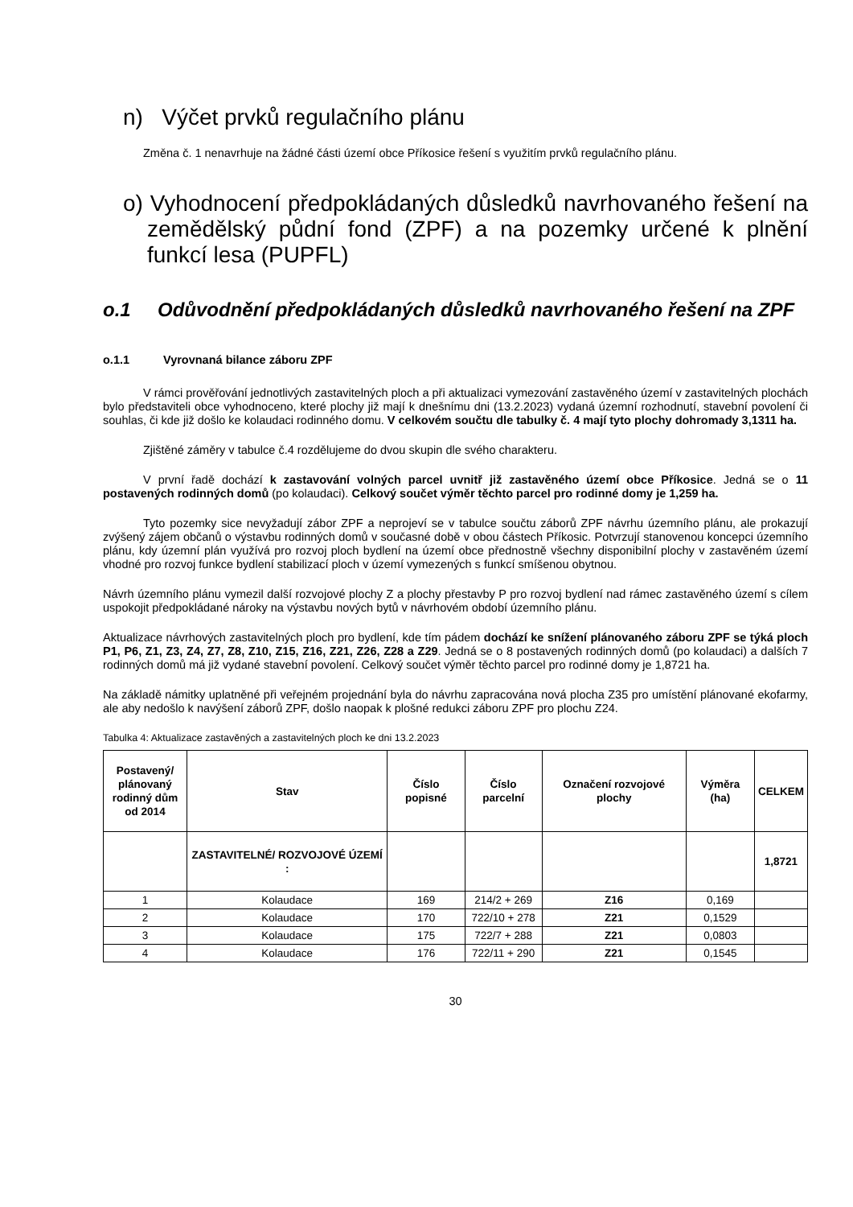n) Výčet prvků regulačního plánu
Změna č. 1 nenavrhuje na žádné části území obce Příkosice řešení s využitím prvků regulačního plánu.
o) Vyhodnocení předpokládaných důsledků navrhovaného řešení na zemědělský půdní fond (ZPF) a na pozemky určené k plnění funkcí lesa (PUPFL)
o.1 Odůvodnění předpokládaných důsledků navrhovaného řešení na ZPF
o.1.1 Vyrovnaná bilance záboru ZPF
V rámci prověřování jednotlivých zastavitelných ploch a při aktualizaci vymezování zastavěného území v zastavitelných plochách bylo představiteli obce vyhodnoceno, které plochy již mají k dnešnímu dni (13.2.2023) vydaná územní rozhodnutí, stavební povolení či souhlas, či kde již došlo ke kolaudaci rodinného domu. V celkovém součtu dle tabulky č. 4 mají tyto plochy dohromady 3,1311 ha.
Zjištěné záměry v tabulce č.4 rozdělujeme do dvou skupin dle svého charakteru.
V první řadě dochází k zastavování volných parcel uvnitř již zastavěného území obce Příkosice. Jedná se o 11 postavených rodinných domů (po kolaudaci). Celkový součet výměr těchto parcel pro rodinné domy je 1,259 ha.
Tyto pozemky sice nevyžadují zábor ZPF a neprojeví se v tabulce součtu záborů ZPF návrhu územního plánu, ale prokazují zvýšený zájem občanů o výstavbu rodinných domů v současné době v obou částech Příkosic. Potvrzují stanovenou koncepci územního plánu, kdy územní plán využívá pro rozvoj ploch bydlení na území obce přednostně všechny disponibilní plochy v zastavěném území vhodné pro rozvoj funkce bydlení stabilizací ploch v území vymezených s funkcí smíšenou obytnou.
Návrh územního plánu vymezil další rozvojové plochy Z a plochy přestavby P pro rozvoj bydlení nad rámec zastavěného území s cílem uspokojit předpokládané nároky na výstavbu nových bytů v návrhovém období územního plánu.
Aktualizace návrhových zastavitelných ploch pro bydlení, kde tím pádem dochází ke snížení plánovaného záboru ZPF se týká ploch P1, P6, Z1, Z3, Z4, Z7, Z8, Z10, Z15, Z16, Z21, Z26, Z28 a Z29. Jedná se o 8 postavených rodinných domů (po kolaudaci) a dalších 7 rodinných domů má již vydané stavební povolení. Celkový součet výměr těchto parcel pro rodinné domy je 1,8721 ha.
Na základě námitky uplatněné při veřejném projednání byla do návrhu zapracována nová plocha Z35 pro umístění plánované ekofarmy, ale aby nedošlo k navýšení záborů ZPF, došlo naopak k plošné redukci záboru ZPF pro plochu Z24.
Tabulka 4: Aktualizace zastavěných a zastavitelných ploch ke dni 13.2.2023
| Postavený/ plánovaný rodinný dům od 2014 | Stav | Číslo popisné | Číslo parcelní | Označení rozvojové plochy | Výměra (ha) | CELKEM |
| --- | --- | --- | --- | --- | --- | --- |
| | ZASTAVITELNÉ/ ROZVOJOVÉ ÚZEMÍ : | | | | | 1,8721 |
| 1 | Kolaudace | 169 | 214/2 + 269 | Z16 | 0,169 | |
| 2 | Kolaudace | 170 | 722/10 + 278 | Z21 | 0,1529 | |
| 3 | Kolaudace | 175 | 722/7 + 288 | Z21 | 0,0803 | |
| 4 | Kolaudace | 176 | 722/11 + 290 | Z21 | 0,1545 | |
30